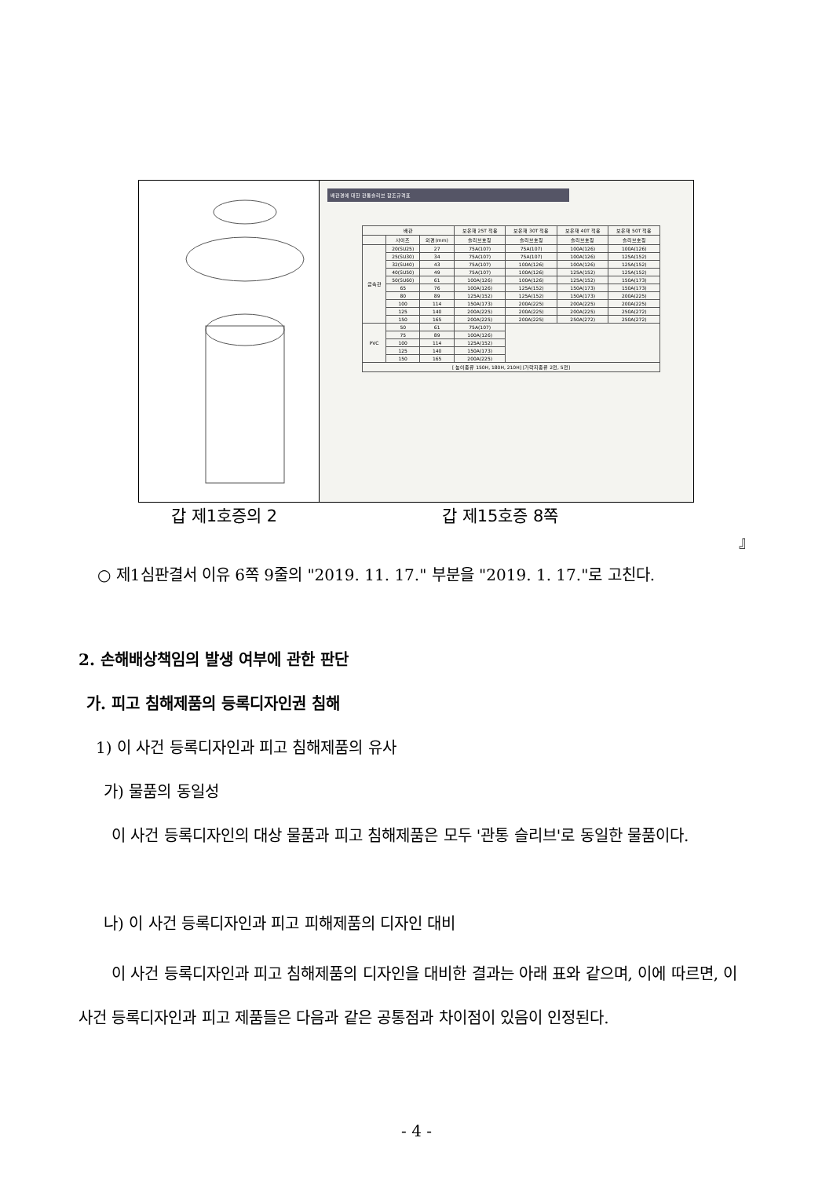배관경에 대한 관통슬리브 참조규격표
| 배관 | | | 보온재 25T 적용 | 보온재 30T 적용 | 보온재 40T 적용 | 보온재 50T 적용 |
| --- | --- | --- | --- | --- | --- | --- |
| | 사이즈 | 외경(mm) | 슬리브호칭 | 슬리브호칭 | 슬리브호칭 | 슬리브호칭 |
| 금속관 | 20(SU25) | 27 | 75A(107) | 75A(107) | 100A(126) | 100A(126) |
| | 25(SU30) | 34 | 75A(107) | 75A(107) | 100A(126) | 125A(152) |
| | 32(SU40) | 43 | 75A(107) | 100A(126) | 100A(126) | 125A(152) |
| | 40(SU50) | 49 | 75A(107) | 100A(126) | 125A(152) | 125A(152) |
| | 50(SU60) | 61 | 100A(126) | 100A(126) | 125A(152) | 150A(173) |
| | 65 | 76 | 100A(126) | 125A(152) | 150A(173) | 150A(173) |
| | 80 | 89 | 125A(152) | 125A(152) | 150A(173) | 200A(225) |
| | 100 | 114 | 150A(173) | 200A(225) | 200A(225) | 200A(225) |
| | 125 | 140 | 200A(225) | 200A(225) | 200A(225) | 250A(272) |
| | 150 | 165 | 200A(225) | 200A(225) | 250A(272) | 250A(272) |
| PVC | 50 | 61 | 75A(107) | | | |
| | 75 | 89 | 100A(126) | | | |
| | 100 | 114 | 125A(152) | | | |
| | 125 | 140 | 150A(173) | | | |
| | 150 | 165 | 200A(225) | | | |
| [ 높이종류 150H, 180H, 210H] [가락지종류 2전, 5전] | | | | | | |
갑 제1호증의 2 갑 제15호증 8쪽
』
○ 제1심판결서 이유 6쪽 9줄의 "2019. 11. 17." 부분을 "2019. 1. 17."로 고친다.
2. 손해배상책임의 발생 여부에 관한 판단
가. 피고 침해제품의 등록디자인권 침해
1) 이 사건 등록디자인과 피고 침해제품의 유사
가) 물품의 동일성
이 사건 등록디자인의 대상 물품과 피고 침해제품은 모두 '관통 슬리브'로 동일한 물품이다.
나) 이 사건 등록디자인과 피고 피해제품의 디자인 대비
이 사건 등록디자인과 피고 침해제품의 디자인을 대비한 결과는 아래 표와 같으며, 이에 따르면, 이 사건 등록디자인과 피고 제품들은 다음과 같은 공통점과 차이점이 있음이 인정된다.
- 4 -